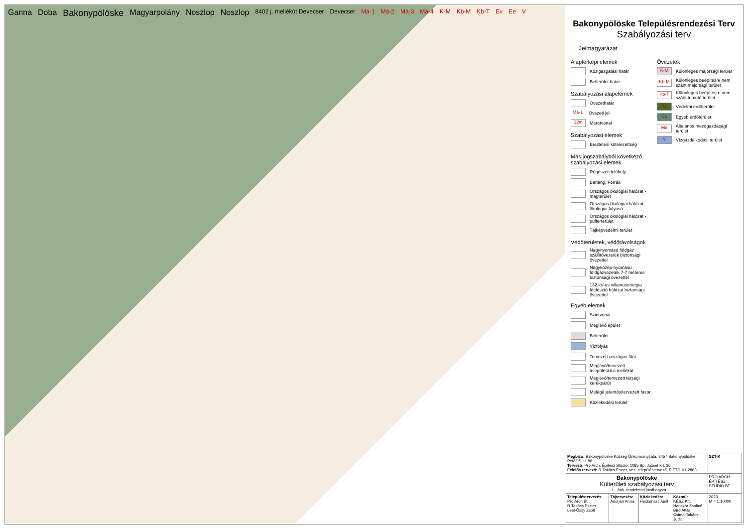Ganna Doba Bakonypölöske Magyarpolány Noszlop Noszlop 8402 j. mellékút Devecser Devecser Má-1 Má-2 Má-3 Má-4 K-M Kb-M Kb-T Ev Ee V
Bakonypölöske Településrendezési Terv
Szabályozási terv
Jelmagyarázat
Alaptérképi elemek
Közigazgatási határ
Belterület határ
Szabályozási alapelemek
Övezethatár
Má-1 Övezeti jel
12m Méretvonal
Szabályozási elemek
Beültetési kötelezettség
Más jogszabályból következő szabályozási elemek
Régészeti lelőhely
Barlang, Forrás
Országos ökológiai hálózat - magterület
Országos ökológiai hálózat - ökológiai folyosó
Országos ökológiai hálózat - pufferterület
Tájképvédelmi terület
Védőterületek, védőtávolságok
Nagynyomású földgáz szállítóvezeték biztonsági övezettel
Nagyközép-nyomású földgázvezeték 7-7 méteres biztonsági övezettel
132 kV-os villamosenergia főelosztó hálózat biztonsági övezettel
Egyéb elemek
Szintvonal
Meglévő épület
Belterület
Vízfolyás
Tervezett országos főút
Meglévő/tervezett településközi mellékút
Meglévő/tervezett térségi kerékpárút
Melégő jelentős/tervezett fasor
Közlekedési terület
Övezetek
K-M Különleges majorsági terület
Kb-M Különleges beépítésre nem szánt majorsági terület
Kb-T Különleges beépítésre nem szánt temető terület
Ev Védelmi erdőterület
Ee Egyéb erdőterület
Má Általános mezőgazdasági terület
V Vízgazdálkodási terület
| Megbízó: Bakonypölöske Község Önkormányzata, 8457 Bakonypölöske, Petőfi S. u. 88. Tervező: Pro Arch. Építész Stúdió, 1085 Bp. József krt. 36. Felelős tervező: R.Takács Eszter, vez. településtervező, É,TT/1 01-2883 | | | | SZT-K |
| Bakonypölöske Külterületi szabályozási terv ..../... önk. rendelettel jóváhagyva | | | | PRO ARCH ÉPÍTÉSZ STÚDIÓ BT |
| Településtervezés: Pro Arch Bt. R.Takács Eszter Leel-Őssy Zsolt | Tájtervezés: Adorján Anna | Közlekedés: Heckenast Judit | Közmű: KÉSZ Kft. Hanczár Zsoltné Bíró Attila Csima-Takács Judit | 2023 M = 1:10000 |